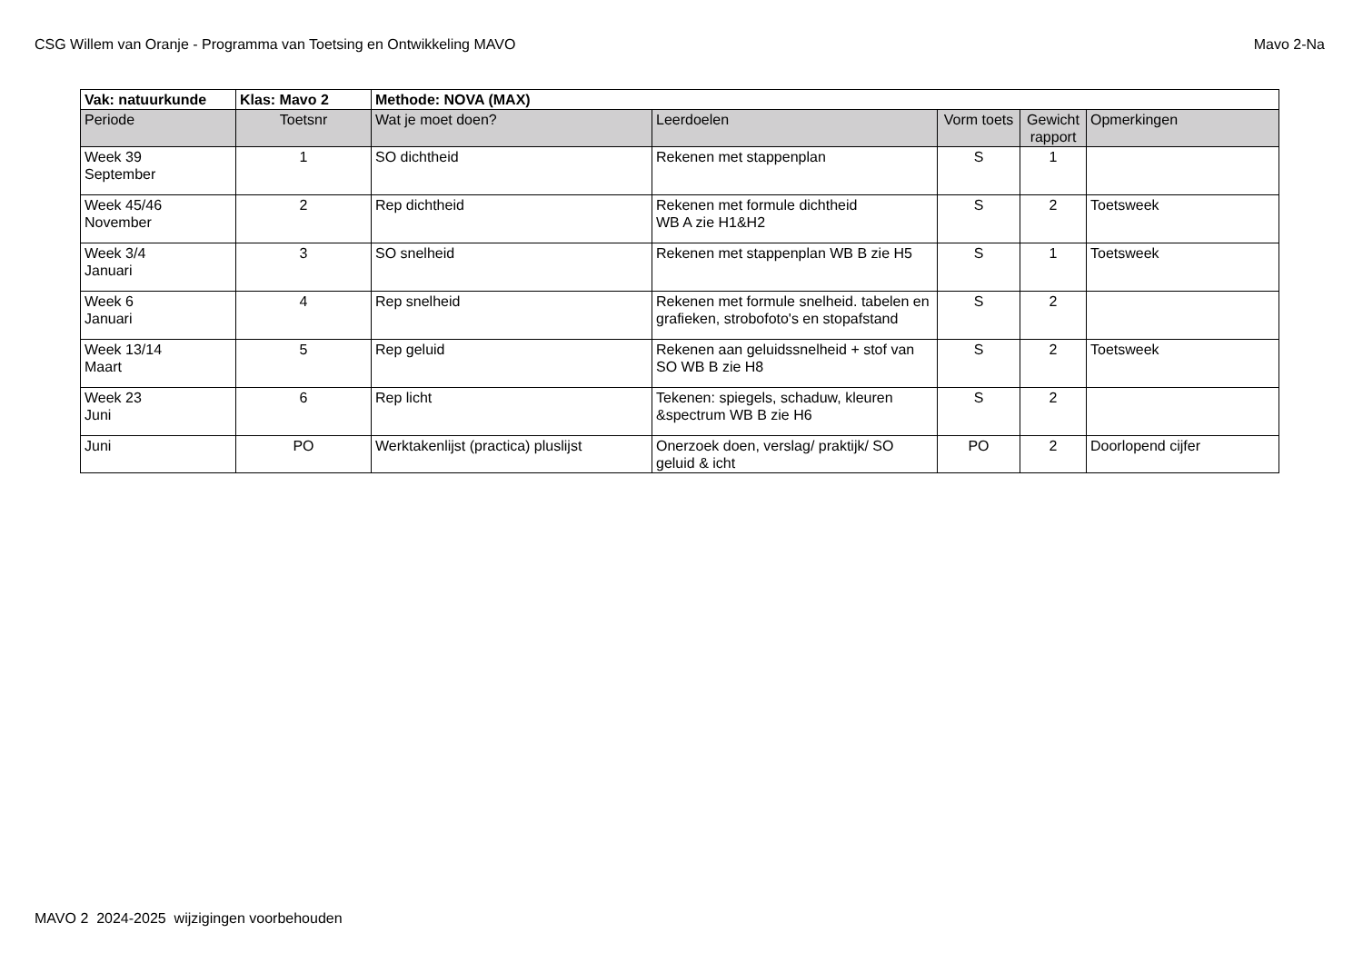CSG Willem van Oranje - Programma van Toetsing en Ontwikkeling MAVO Mavo 2-Na
| Vak: natuurkunde | Klas: Mavo 2 | Methode: NOVA (MAX) | | | | |
| Periode | Toetsnr | Wat je moet doen? | Leerdoelen | Vorm toets | Gewicht rapport | Opmerkingen |
| Week 39 September | 1 | SO dichtheid | Rekenen met stappenplan | S | 1 | |
| Week 45/46 November | 2 | Rep dichtheid | Rekenen met formule dichtheid WB A zie H1&H2 | S | 2 | Toetsweek |
| Week 3/4 Januari | 3 | SO snelheid | Rekenen met stappenplan WB B zie H5 | S | 1 | Toetsweek |
| Week 6 Januari | 4 | Rep snelheid | Rekenen met formule snelheid. tabelen en grafieken, strobofoto's en stopafstand | S | 2 | |
| Week 13/14 Maart | 5 | Rep geluid | Rekenen aan geluidssnelheid + stof van SO WB B zie H8 | S | 2 | Toetsweek |
| Week 23 Juni | 6 | Rep licht | Tekenen: spiegels, schaduw, kleuren &spectrum WB B zie H6 | S | 2 | |
| Juni | PO | Werktakenlijst (practica) pluslijst | Onerzoek doen, verslag/ praktijk/ SO geluid & icht | PO | 2 | Doorlopend cijfer |
MAVO 2 2024-2025 wijzigingen voorbehouden